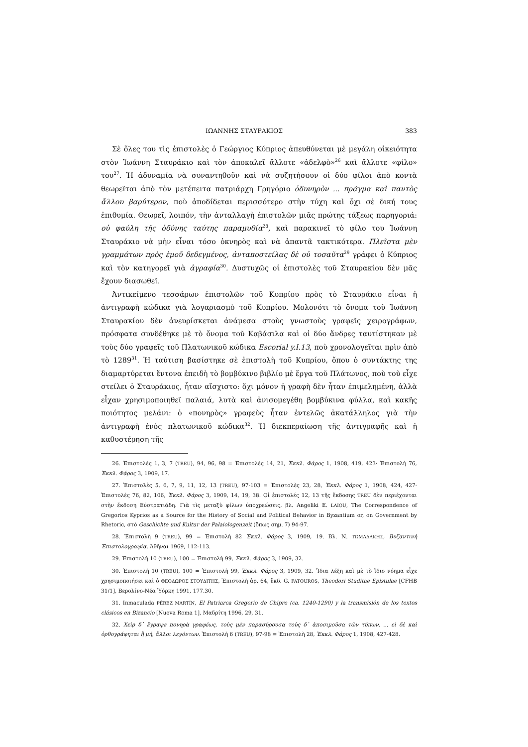ΙΩΑΝΝΗΣ ΣΤΑΥΡΑΚΙΟΣ 383
Σὲ ὅλες του τὶς ἐπιστολὲς ὁ Γεώργιος Κύπριος ἀπευθύνεται μὲ μεγάλη οἰκειότητα στὸν Ἰωάννη Σταυράκιο καὶ τὸν ἀποκαλεῖ ἄλλοτε «ἀδελφὸ»<sup>26</sup> καὶ ἄλλοτε «φίλο» του<sup>27</sup>. Ἡ ἀδυναμία νὰ συναντηθοῦν καὶ νὰ συζητήσουν οἱ δύο φίλοι ἀπὸ κοντὰ θεωρεῖται ἀπὸ τὸν μετέπειτα πατριάρχη Γρηγόριο ὀδυνηρὸν ... πρᾶγμα καὶ παντὸς ἄλλου βαρύτερον, ποὺ ἀποδίδεται περισσότερο στὴν τύχη καὶ ὄχι σὲ δική τους ἐπιθυμία. Θεωρεῖ, λοιπόν, τὴν ἀνταλλαγὴ ἐπιστολῶν μιᾶς πρώτης τάξεως παρηγοριά: οὐ φαύλη τῆς ὀδύνης ταύτης παραμυθία<sup>28</sup>, καὶ παρακινεῖ τὸ φίλο του Ἰωάννη Σταυράκιο νὰ μὴν εἶναι τόσο ὀκνηρὸς καὶ νὰ ἀπαντᾶ τακτικότερα. Πλεῖστα μὲν γραμμάτων πρὸς ἐμοῦ δεδεγμένος, ἀνταποστείλας δὲ οὐ τοσαῦτα<sup>29</sup> γράφει ὁ Κύπριος καὶ τὸν κατηγορεῖ γιὰ ἀγραφία<sup>30</sup>. Δυστυχῶς οἱ ἐπιστολὲς τοῦ Σταυρακίου δὲν μᾶς ἔχουν διασωθεῖ.
Ἀντικείμενο τεσσάρων ἐπιστολῶν τοῦ Κυπρίου πρὸς τὸ Σταυράκιο εἶναι ἡ ἀντιγραφὴ κώδικα γιὰ λογαριασμὸ τοῦ Κυπρίου. Μολονότι τὸ ὄνομα τοῦ Ἰωάννη Σταυρακίου δὲν ἀνευρίσκεται ἀνάμεσα στοὺς γνωστοὺς γραφεῖς χειρογράφων, πρόσφατα συνδέθηκε μὲ τὸ ὄνομα τοῦ Καβάσιλα καὶ οἱ δύο ἄνδρες ταυτίστηκαν μὲ τοὺς δύο γραφεῖς τοῦ Πλατωνικοῦ κώδικα Escorial y.I.13, ποὺ χρονολογεῖται πρὶν ἀπὸ τὸ 1289<sup>31</sup>. Ἡ ταύτιση βασίστηκε σὲ ἐπιστολὴ τοῦ Κυπρίου, ὅπου ὁ συντάκτης της διαμαρτύρεται ἔντονα ἐπειδὴ τὸ βομβύκινο βιβλίο μὲ ἔργα τοῦ Πλάτωνος, ποὺ τοῦ εἶχε στείλει ὁ Σταυράκιος, ἦταν αἴσχιστο: ὄχι μόνον ἡ γραφὴ δὲν ἦταν ἐπιμελημένη, ἀλλὰ εἶχαν χρησιμοποιηθεῖ παλαιά, λυτὰ καὶ ἀνισομεγέθη βομβύκινα φύλλα, καὶ κακῆς ποιότητος μελάνι: ὁ «πονηρὸς» γραφεὺς ἦταν ἐντελῶς ἀκατάλληλος γιὰ τὴν ἀντιγραφὴ ἑνὸς πλατωνικοῦ κώδικα<sup>32</sup>. Ἡ διεκπεραίωση τῆς ἀντιγραφῆς καὶ ἡ καθυστέρηση τῆς
26. Ἐπιστολὲς 1, 3, 7 (TREU), 94, 96, 98 = Ἐπιστολὲς 14, 21, Ἐκκλ. Φάρος 1, 1908, 419, 423· Ἐπιστολὴ 76, Ἐκκλ. Φάρος 3, 1909, 17.
27. Ἐπιστολὲς 5, 6, 7, 9, 11, 12, 13 (TREU), 97-103 = Ἐπιστολὲς 23, 28, Ἐκκλ. Φάρος 1, 1908, 424, 427· Ἐπιστολὲς 76, 82, 106, Ἐκκλ. Φάρος 3, 1909, 14, 19, 38. Οἱ ἐπιστολές 12, 13 τῆς ἔκδοσης TREU δὲν περιέχονται στὴν ἔκδοση Εὐστρατιάδη. Γιὰ τὶς μεταξὺ φίλων ὑποχρεώσεις, βλ. Angeliki E. LAIOU, The Correspondence of Gregorios Kyprios as a Source for the History of Social and Political Behavior in Byzantium or, on Government by Rhetoric, στὸ Geschichte und Kultur der Palaiologenzeit (ὅπως σημ. 7) 94-97.
28. Ἐπιστολὴ 9 (TREU), 99 = Ἐπιστολὴ 82 Ἐκκλ. Φάρος 3, 1909, 19. Βλ. Ν. ΤΩΜΑΔΑΚΗΣ, Βυζαντινὴ Ἐπιστολογραφία, Ἀθῆναι 1969, 112-113.
29. Ἐπιστολὴ 10 (TREU), 100 = Ἐπιστολὴ 99, Ἐκκλ. Φάρος 3, 1909, 32.
30. Ἐπιστολὴ 10 (TREU), 100 = Ἐπιστολὴ 99, Ἐκκλ. Φάρος 3, 1909, 32. Ἴδια λέξη καὶ μὲ τὸ ἴδιο νόημα εἶχε χρησιμοποιήσει καὶ ὁ ΘΕΟΔΩΡΟΣ ΣΤΟΥΔΙΤΗΣ, Ἐπιστολὴ ἀρ. 64, ἔκδ. G. FATOUROS, Theodori Studitae Epistulae [CFHB 31/1], Βερολίνο-Νέα Ὑόρκη 1991, 177.30.
31. Inmaculada PÉREZ MARTÍN, El Patriarca Gregorio de Chipre (ca. 1240-1290) y la transmisión de los textos clásicos en Bizancio [Nueva Roma 1], Μαδρίτη 1996, 29, 31.
32. Χεὶρ δ᾿ ἔγραψε πονηρὰ γραφέως, τοὺς μὲν παρασύρουσα τοὺς δ᾿ ἀποσιμοῦσα τῶν τύπων, ... εἰ δὲ καὶ ὀρθογράφηται ἢ μή, ἄλλοι λεγόντων. Ἐπιστολὴ 6 (TREU), 97-98 = Ἐπιστολὴ 28, Ἐκκλ. Φάρος 1, 1908, 427-428.